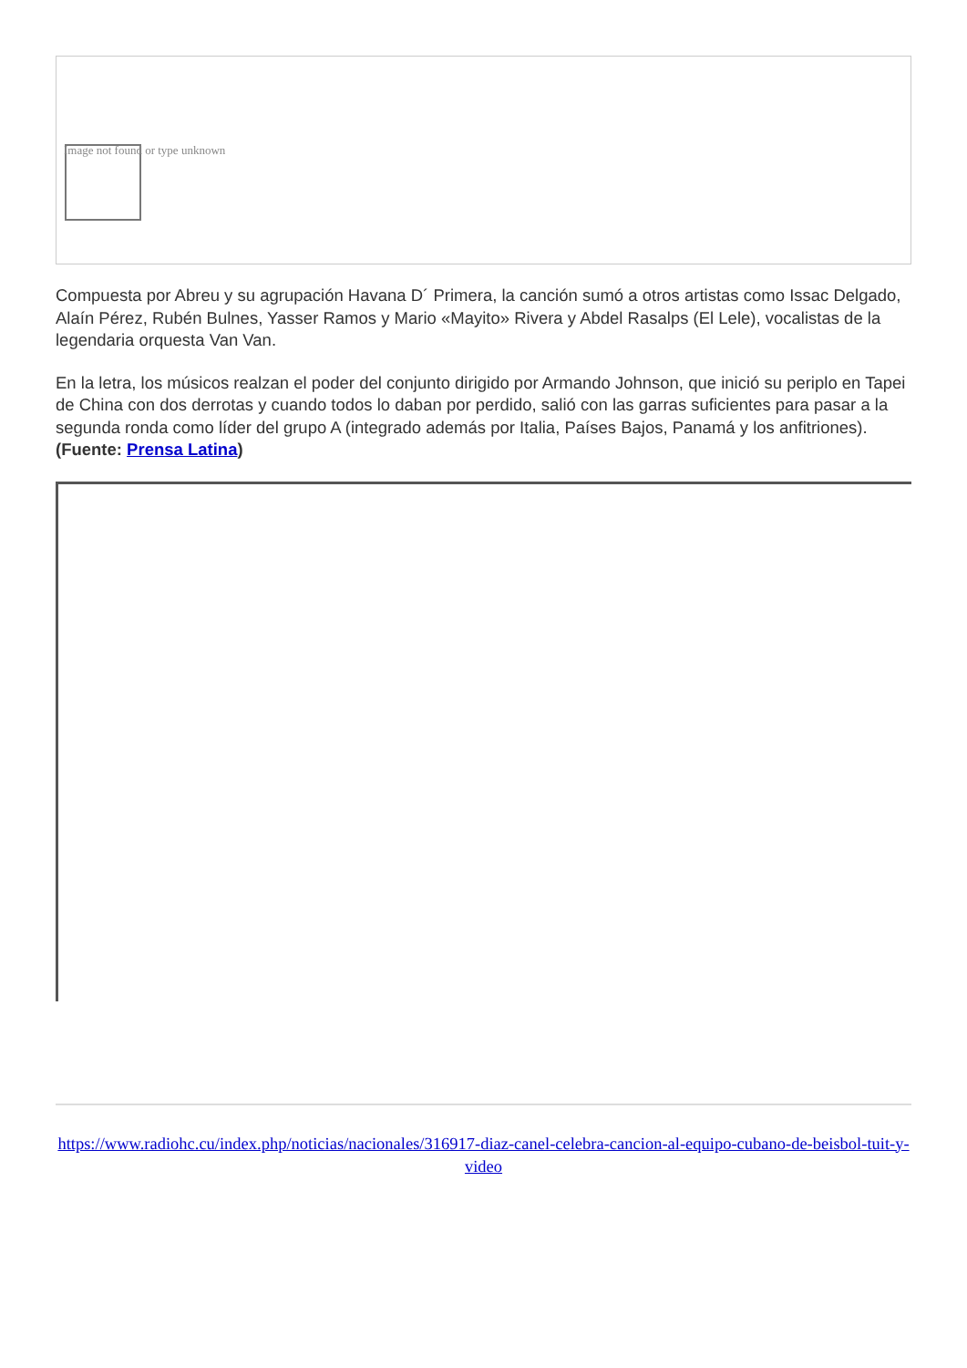Image not found or type unknown
Compuesta por Abreu y su agrupación Havana D´ Primera, la canción sumó a otros artistas como Issac Delgado, Alaín Pérez, Rubén Bulnes, Yasser Ramos y Mario «Mayito» Rivera y Abdel Rasalps (El Lele), vocalistas de la legendaria orquesta Van Van.
En la letra, los músicos realzan el poder del conjunto dirigido por Armando Johnson, que inició su periplo en Tapei de China con dos derrotas y cuando todos lo daban por perdido, salió con las garras suficientes para pasar a la segunda ronda como líder del grupo A (integrado además por Italia, Países Bajos, Panamá y los anfitriones). (Fuente: Prensa Latina)
https://www.radiohc.cu/index.php/noticias/nacionales/316917-diaz-canel-celebra-cancion-al-equipo-cubano-de-beisbol-tuit-y-video